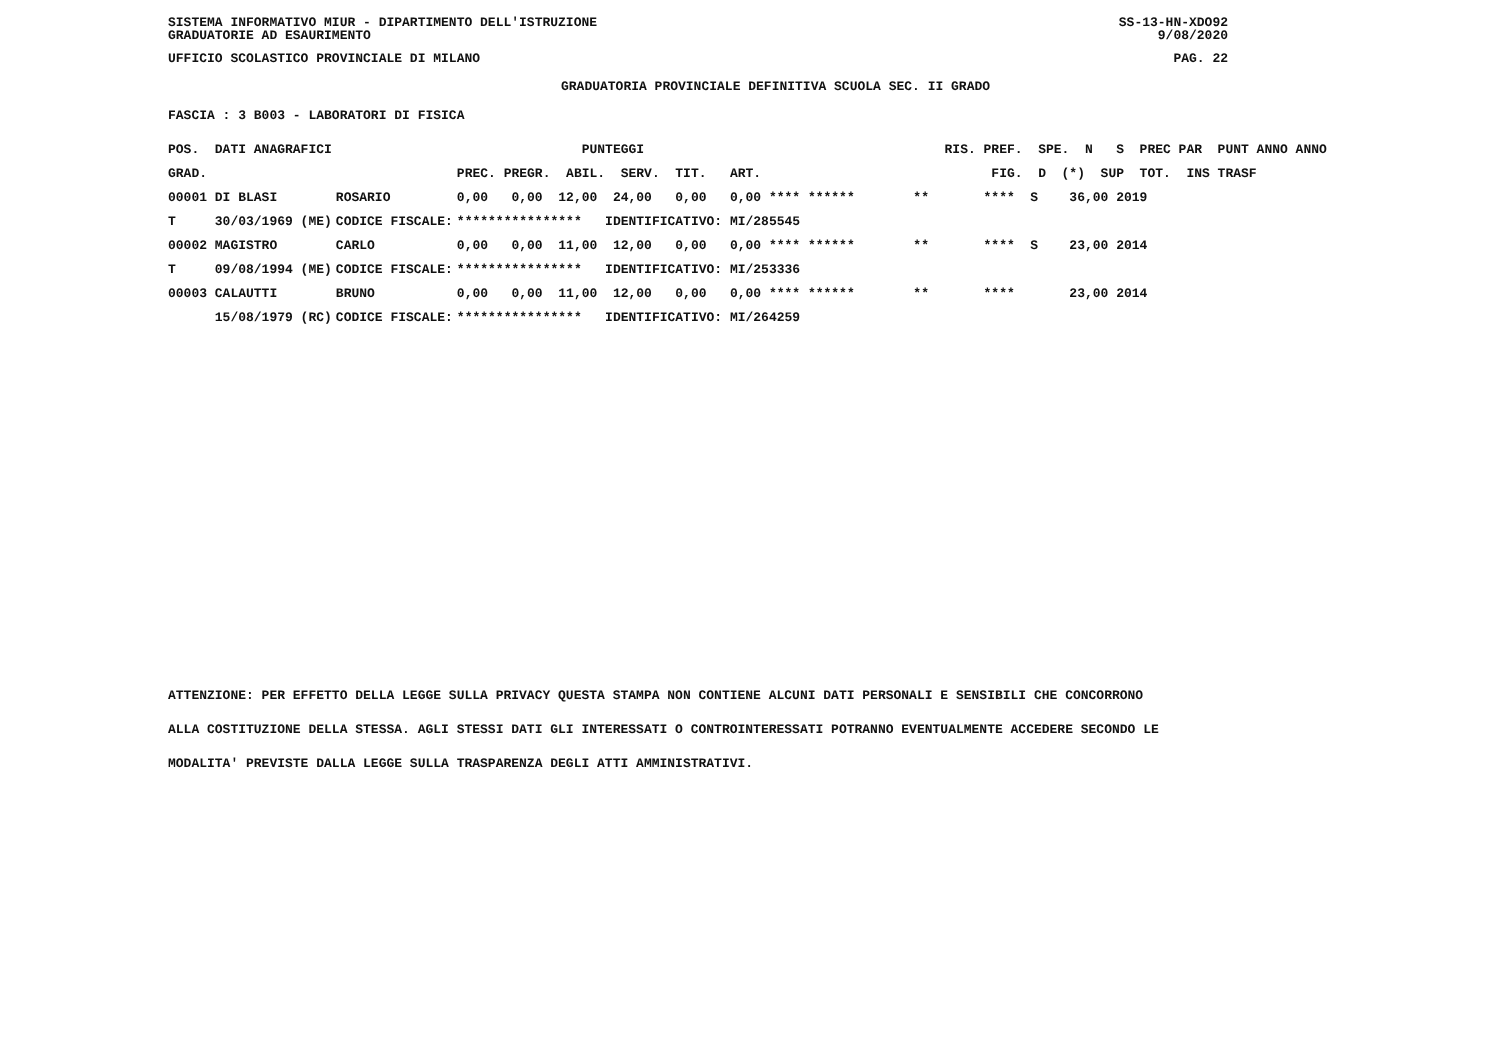SISTEMA INFORMATIVO MIUR - DIPARTIMENTO DELL'ISTRUZIONE
GRADUATORIE AD ESAURIMENTO SS-13-HN-XDO92
9/08/2020
UFFICIO SCOLASTICO PROVINCIALE DI MILANO PAG. 22
GRADUATORIA PROVINCIALE DEFINITIVA SCUOLA SEC. II GRADO
FASCIA : 3 B003 - LABORATORI DI FISICA
| POS. DATI ANAGRAFICI | | PUNTEGGI | RIS. PREF. SPE. N S PREC PAR PUNT ANNO ANNO |
| --- | --- | --- | --- |
| GRAD. | | PREC. PREGR. ABIL. SERV. TIT. ART. | FIG. D (*) SUP TOT. INS TRASF |
| 00001 DI BLASI | ROSARIO | 0,00 0,00 12,00 24,00 0,00 0,00 **** ****** | ** **** S 36,00 2019 |
| T 30/03/1969 (ME) | CODICE FISCALE: | **************** IDENTIFICATIVO: MI/285545 | |
| 00002 MAGISTRO | CARLO | 0,00 0,00 11,00 12,00 0,00 0,00 **** ****** | ** **** S 23,00 2014 |
| T 09/08/1994 (ME) | CODICE FISCALE: | **************** IDENTIFICATIVO: MI/253336 | |
| 00003 CALAUTTI | BRUNO | 0,00 0,00 11,00 12,00 0,00 0,00 **** ****** | ** **** 23,00 2014 |
| 15/08/1979 (RC) | CODICE FISCALE: | **************** IDENTIFICATIVO: MI/264259 | |
ATTENZIONE: PER EFFETTO DELLA LEGGE SULLA PRIVACY QUESTA STAMPA NON CONTIENE ALCUNI DATI PERSONALI E SENSIBILI CHE CONCORRONO
ALLA COSTITUZIONE DELLA STESSA. AGLI STESSI DATI GLI INTERESSATI O CONTROINTERESSATI POTRANNO EVENTUALMENTE ACCEDERE SECONDO LE
MODALITA' PREVISTE DALLA LEGGE SULLA TRASPARENZA DEGLI ATTI AMMINISTRATIVI.